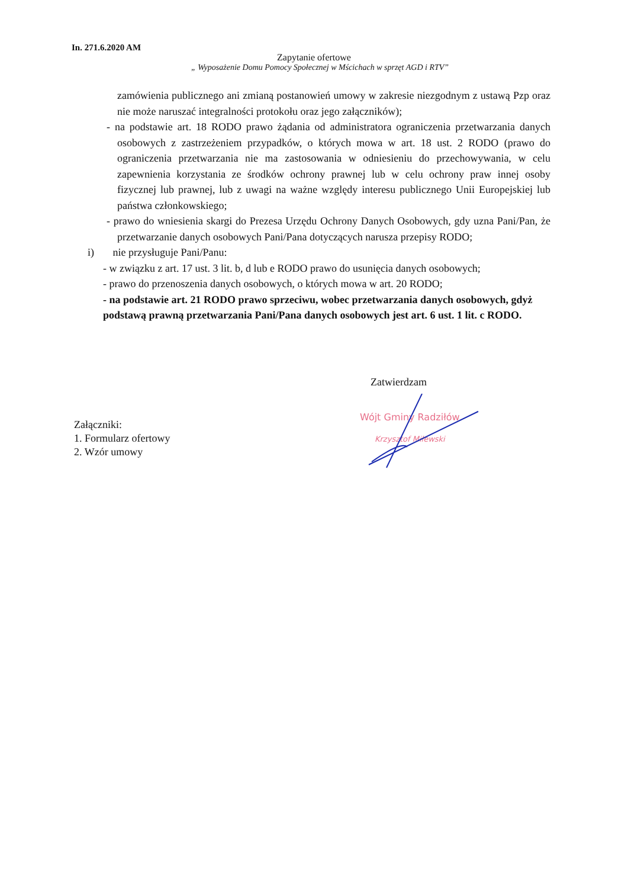In. 271.6.2020 AM
Zapytanie ofertowe
„ Wyposażenie Domu Pomocy Społecznej w Mścichach w sprzęt AGD i RTV”
zamówienia publicznego ani zmianą postanowień umowy w zakresie niezgodnym z ustawą Pzp oraz nie może naruszać integralności protokołu oraz jego załączników);
- na podstawie art. 18 RODO prawo żądania od administratora ograniczenia przetwarzania danych osobowych z zastrzeżeniem przypadków, o których mowa w art. 18 ust. 2 RODO (prawo do ograniczenia przetwarzania nie ma zastosowania w odniesieniu do przechowywania, w celu zapewnienia korzystania ze środków ochrony prawnej lub w celu ochrony praw innej osoby fizycznej lub prawnej, lub z uwagi na ważne względy interesu publicznego Unii Europejskiej lub państwa członkowskiego;
- prawo do wniesienia skargi do Prezesa Urzędu Ochrony Danych Osobowych, gdy uzna Pani/Pan, że przetwarzanie danych osobowych Pani/Pana dotyczących narusza przepisy RODO;
i) nie przysługuje Pani/Panu:
- w związku z art. 17 ust. 3 lit. b, d lub e RODO prawo do usunięcia danych osobowych;
- prawo do przenoszenia danych osobowych, o których mowa w art. 20 RODO;
- na podstawie art. 21 RODO prawo sprzeciwu, wobec przetwarzania danych osobowych, gdyż podstawą prawną przetwarzania Pani/Pana danych osobowych jest art. 6 ust. 1 lit. c RODO.
Zatwierdzam
Wójt Gminy Radziłów
Krzysztof Milewski
Załączniki:
1. Formularz ofertowy
2. Wzór umowy